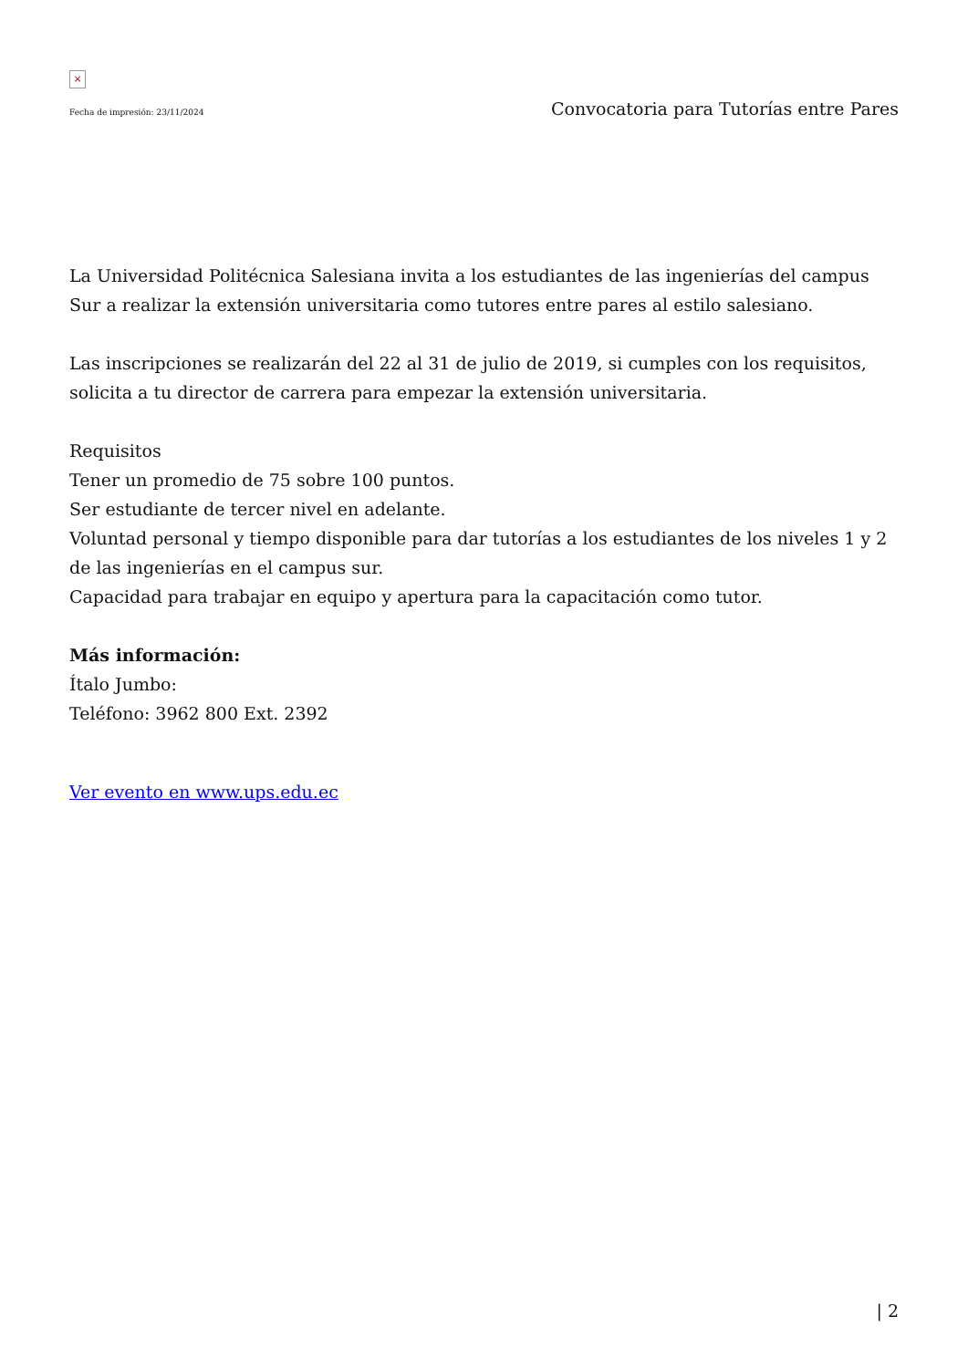×
Fecha de impresión: 23/11/2024 Convocatoria para Tutorías entre Pares
La Universidad Politécnica Salesiana invita a los estudiantes de las ingenierías del campus Sur a realizar la extensión universitaria como tutores entre pares al estilo salesiano.
Las inscripciones se realizarán del 22 al 31 de julio de 2019, si cumples con los requisitos, solicita a tu director de carrera para empezar la extensión universitaria.
Requisitos
Tener un promedio de 75 sobre 100 puntos.
Ser estudiante de tercer nivel en adelante.
Voluntad personal y tiempo disponible para dar tutorías a los estudiantes de los niveles 1 y 2 de las ingenierías en el campus sur.
Capacidad para trabajar en equipo y apertura para la capacitación como tutor.
Más información:
Ítalo Jumbo:
Teléfono: 3962 800 Ext. 2392
Ver evento en www.ups.edu.ec
| 2